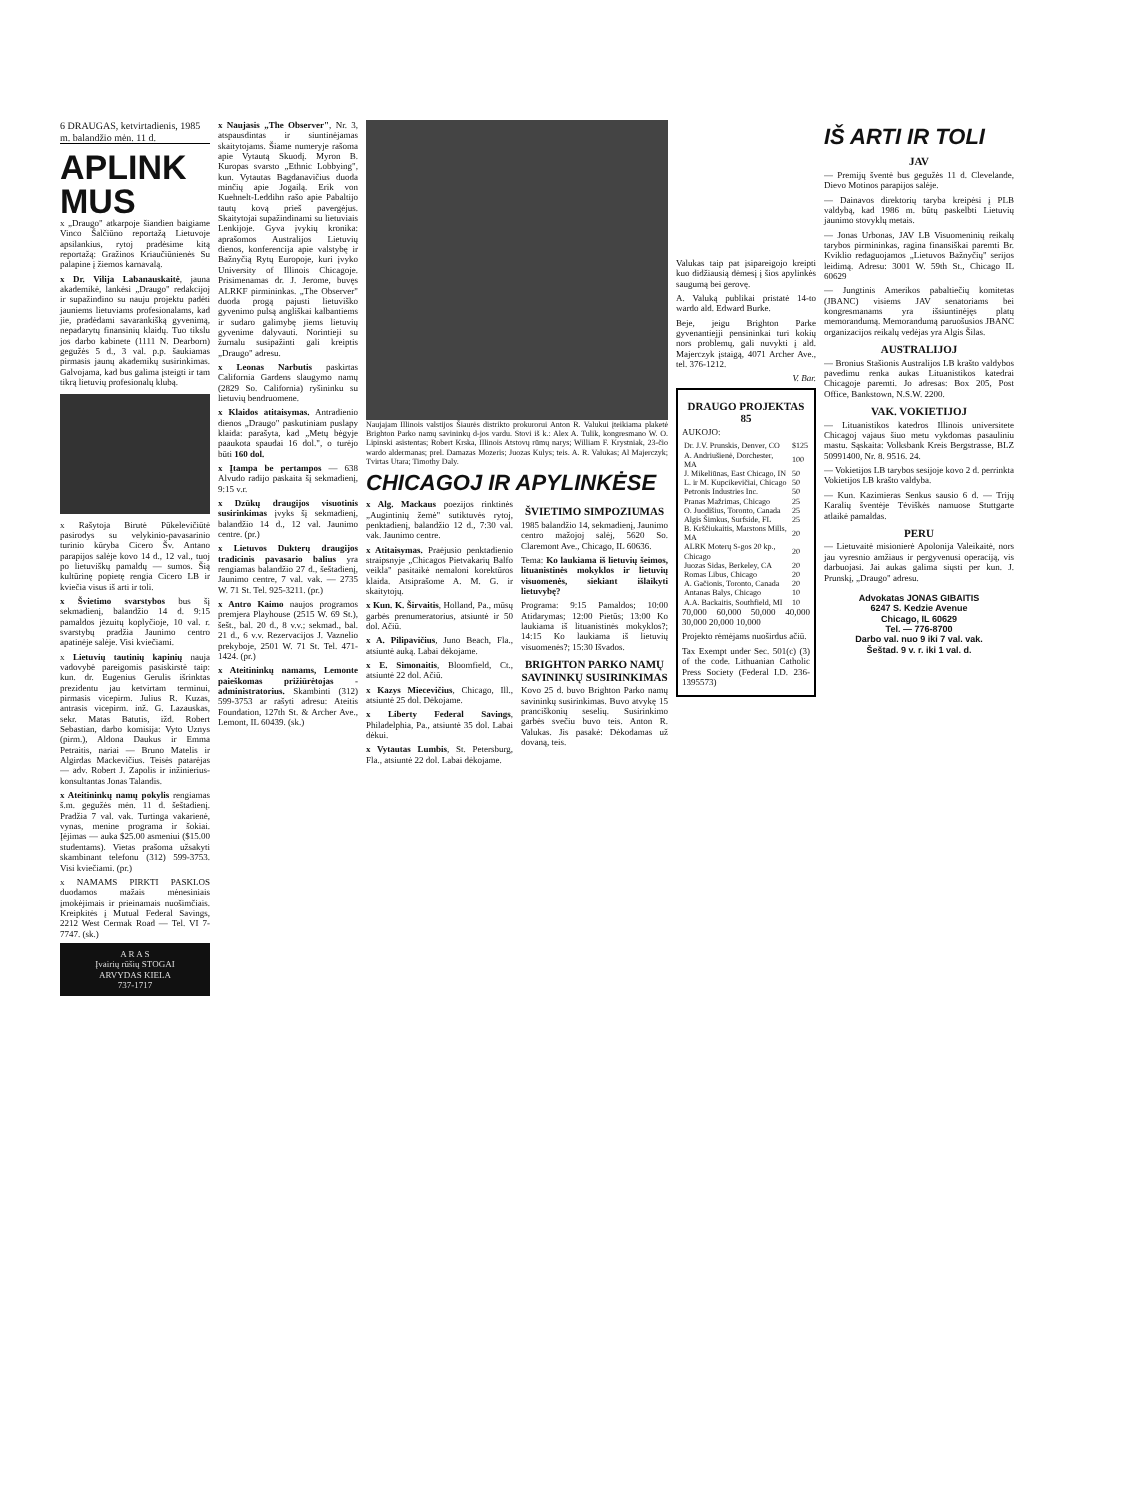6 DRAUGAS, ketvirtadienis, 1985 m. balandžio mėn. 11 d.
APLINK MUS
x „Draugo" atkarpoje šiandien baigiame Vinco Šalčiūno reportažą Lietuvoje apsilankius, rytoj pradėsime kitą reportažą: Gražinos Kriaučiūnienės Su palapine į žiemos karnavalą.
x Dr. Vilija Labanauskaitė, jauna akademikė, lankėsi „Draugo" redakcijoj ir supažindino su nauju projektu padėti jauniems lietuviams profesionalams, kad jie, pradėdami savarankišką gyvenimą, nepadarytų finansinių klaidų. Tuo tikslu jos darbo kabinete (1111 N. Dearborn) gegužės 5 d., 3 val. p.p. šaukiamas pirmasis jaunų akademikų susirinkimas. Galvojama, kad bus galima įsteigti ir tam tikrą lietuvių profesionalų klubą.
x Rašytoja Birutė Pūkelevičiūtė pasirodys su velykinio-pavasarinio turinio kūryba Cicero Šv. Antano parapijos salėje kovo 14 d., 12 val., tuoj po lietuviškų pamaldų — sumos. Šią kultūrinę popietę rengia Cicero LB ir kviečia visus iš arti ir toli.
x Švietimo svarstybos bus šį sekmadienį, balandžio 14 d. 9:15 pamaldos jėzuitų koplyčioje, 10 val. r. svarstybų pradžia Jaunimo centro apatinėje salėje. Visi kviečiami.
x Lietuvių tautinių kapinių nauja vadovybė pareigomis pasiskirstė taip: kun. dr. Eugenius Gerulis išrinktas prezidentu jau ketvirtam terminui, pirmasis vicepirm. Julius R. Kuzas, antrasis vicepirm. inž. G. Lazauskas, sekr. Matas Batutis, ižd. Robert Sebastian, darbo komisija: Vyto Uznys (pirm.), Aldona Daukus ir Emma Petraitis, nariai — Bruno Matelis ir Algirdas Mackevičius. Teisės patarėjas — adv. Robert J. Zapolis ir inžinierius-konsultantas Jonas Talandis.
x Ateitininkų namų pokylis rengiamas š.m. gegužės mėn. 11 d. šeštadienį. Pradžia 7 val. vak. Turtinga vakarienė, vynas, menine programa ir šokiai. Įėjimas — auka $25.00 asmeniui ($15.00 studentams). Vietas prašoma užsakyti skambinant telefonu (312) 599-3753. Visi kviečiami. (pr.)
x NAMAMS PIRKTI PASKLOS duodamos mažais mėnesiniais įmokėjimais ir prieinamais nuošimčiais. Kreipkitės į Mutual Federal Savings, 2212 West Cermak Road — Tel. VI 7-7747. (sk.)
A R A S
Įvairių rūšių STOGAI
ARVYDAS KIELA
737-1717
x Naujasis „The Observer", Nr. 3, atspausdintas ir siuntinėjamas skaitytojams. Šiame numeryje rašoma apie Vytautą Skuodį. Myron B. Kuropas svarsto „Ethnic Lobbying", kun. Vytautas Bagdanavičius duoda minčių apie Jogailą. Erik von Kuehnelt-Leddihn rašo apie Pabaltijo tautų kovą prieš pavergėjus. Skaitytojai supažindinami su lietuviais Lenkijoje. Gyva įvykių kronika: aprašomos Australijos Lietuvių dienos, konferencija apie valstybę ir Bažnyčią Rytų Europoje, kuri įvyko University of Illinois Chicagoje. Prisimenamas dr. J. Jerome, buvęs ALRKF pirmininkas. „The Observer" duoda progą pajusti lietuviško gyvenimo pulsą angliškai kalbantiems ir sudaro galimybę jiems lietuvių gyvenime dalyvauti. Norintieji su žurnalu susipažinti gali kreiptis „Draugo" adresu.
x Leonas Narbutis paskirtas California Gardens slaugymo namų (2829 So. California) ryšininku su lietuvių bendruomene.
x Klaidos atitaisymas. Antradienio dienos „Draugo" paskutiniam puslapy klaida: parašyta, kad „Metų bėgyje paaukota spaudai 16 dol.", o turėjo būti 160 dol.
x Įtampa be pertampos — 638 Alvudo radijo paskaita šį sekmadienį, 9:15 v.r.
x Dzūkų draugijos visuotinis susirinkimas įvyks šį sekmadienį, balandžio 14 d., 12 val. Jaunimo centre. (pr.)
x Lietuvos Dukterų draugijos tradicinis pavasario balius yra rengiamas balandžio 27 d., šeštadienį, Jaunimo centre, 7 val. vak. — 2735 W. 71 St. Tel. 925-3211. (pr.)
x Antro Kaimo naujos programos premjera Playhouse (2515 W. 69 St.), šešt., bal. 20 d., 8 v.v.; sekmad., bal. 21 d., 6 v.v. Rezervacijos J. Vaznelio prekyboje, 2501 W. 71 St. Tel. 471-1424. (pr.)
x Ateitininkų namams, Lemonte paieškomas prižiūrėtojas - administratorius. Skambinti (312) 599-3753 ar rašyti adresu: Ateitis Foundation, 127th St. & Archer Ave., Lemont, IL 60439. (sk.)
Naujajam Illinois valstijos Šiaurės distrikto prokurorui Anton R. Valukui įteikiama plaketė Brighton Parko namų savininkų d-jos vardu. Stovi iš k.: Alex A. Tulik, kongresmano W. O. Lipinski asistentas; Robert Krska, Illinois Atstovų rūmų narys; William F. Krystniak, 23-čio wardo aldermanas; prel. Damazas Mozeris; Juozas Kulys; teis. A. R. Valukas; Al Majerczyk; Tvirtas Utara; Timothy Daly.
CHICAGOJ IR APYLINKĖSE
x Alg. Mackaus poezijos rinktinės „Augintinių žemė" sutiktuvės rytoj, penktadienį, balandžio 12 d., 7:30 val. vak. Jaunimo centre.
x Atitaisymas. Praėjusio penktadienio straipsnyje „Chicagos Pietvakarių Balfo veikla" pasitaikė nemaloni korektūros klaida. Atsiprašome A. M. G. ir skaitytojų.
x Kun. K. Širvaitis, Holland, Pa., mūsų garbės prenumeratorius, atsiuntė ir 50 dol. Ačiū.
x A. Pilipavičius, Juno Beach, Fla., atsiuntė auką. Labai dėkojame.
x E. Simonaitis, Bloomfield, Ct., atsiuntė 22 dol. Ačiū.
x Kazys Miecevičius, Chicago, Ill., atsiuntė 25 dol. Dėkojame.
x Liberty Federal Savings, Philadelphia, Pa., atsiuntė 35 dol. Labai dėkui.
x Vytautas Lumbis, St. Petersburg, Fla., atsiuntė 22 dol. Labai dėkojame.
ŠVIETIMO SIMPOZIUMAS
1985 balandžio 14, sekmadienį, Jaunimo centro mažojoj salėj, 5620 So. Claremont Ave., Chicago, IL 60636.
Tema: Ko laukiama iš lietuvių šeimos, lituanistinės mokyklos ir lietuvių visuomenės, siekiant išlaikyti lietuvybę?
Programa: 9:15 Pamaldos; 10:00 Atidarymas; 12:00 Pietūs; 13:00 Ko laukiama iš lituanistinės mokyklos?; 14:15 Ko laukiama iš lietuvių visuomenės?; 15:30 Išvados.
BRIGHTON PARKO NAMŲ SAVININKŲ SUSIRINKIMAS
Kovo 25 d. buvo Brighton Parko namų savininkų susirinkimas. Buvo atvykę 15 pranciškonių seselių. Susirinkimo garbės svečiu buvo teis. Anton R. Valukas. Jis pasakė: Dėkodamas už dovaną, teis.
Valukas taip pat įsipareigojo kreipti kuo didžiausią dėmesį į šios apylinkės saugumą bei gerovę.
A. Valuką publikai pristatė 14-to wardo ald. Edward Burke.
Beje, jeigu Brighton Parke gyvenantiejji pensininkai turi kokių nors problemų, gali nuvykti į ald. Majerczyk įstaigą, 4071 Archer Ave., tel. 376-1212.
V. Bar.
DRAUGO PROJEKTAS 85
AUKOJO:
| Dr. J.V. Prunskis, Denver, CO | $125 |
| A. Andriušienė, Dorchester, MA | 100 |
| J. Mikeliūnas, East Chicago, IN | 50 |
| L. ir M. Kupcikevičiai, Chicago | 50 |
| Petronis Industries Inc. | 50 |
| Pranas Mažrimas, Chicago | 25 |
| O. Juodišius, Toronto, Canada | 25 |
| Algis Šimkus, Surfside, FL | 25 |
| B. Krščiukaitis, Marstons Mills, MA | 20 |
| ALRK Moterų S-gos 20 kp., Chicago | 20 |
| Juozas Sidas, Berkeley, CA | 20 |
| Romas Libus, Chicago | 20 |
| A. Gačionis, Toronto, Canada | 20 |
| Antanas Balys, Chicago | 10 |
| A.A. Backaitis, Southfield, MI | 10 |
70,000 60,000 50,000 40,000 30,000 20,000 10,000
Projekto rėmėjams nuoširdus ačiū.
Tax Exempt under Sec. 501(c) (3) of the code. Lithuanian Catholic Press Society (Federal I.D. 236-1395573)
IŠ ARTI IR TOLI
JAV
— Premijų šventė bus gegužės 11 d. Clevelande, Dievo Motinos parapijos salėje.
— Dainavos direktorių taryba kreipėsi į PLB valdybą, kad 1986 m. būtų paskelbti Lietuvių jaunimo stovyklų metais.
— Jonas Urbonas, JAV LB Visuomeninių reikalų tarybos pirmininkas, ragina finansiškai paremti Br. Kviklio redaguojamos „Lietuvos Bažnyčių" serijos leidimą. Adresu: 3001 W. 59th St., Chicago IL 60629
— Jungtinis Amerikos pabaltiečių komitetas (JBANC) visiems JAV senatoriams bei kongresmanams yra išsiuntinėjęs platų memorandumą. Memorandumą paruošusios JBANC organizacijos reikalų vedėjas yra Algis Šilas.
AUSTRALIJOJ
— Bronius Stašionis Australijos LB krašto valdybos pavedimu renka aukas Lituanistikos katedrai Chicagoje paremti. Jo adresas: Box 205, Post Office, Bankstown, N.S.W. 2200.
VAK. VOKIETIJOJ
— Lituanistikos katedros Illinois universitete Chicagoj vajaus šiuo metu vykdomas pasauliniu mastu. Sąskaita: Volksbank Kreis Bergstrasse, BLZ 50991400, Nr. 8. 9516. 24.
— Vokietijos LB tarybos sesijoje kovo 2 d. perrinkta Vokietijos LB krašto valdyba.
— Kun. Kazimieras Senkus sausio 6 d. — Trijų Karalių šventėje Tėviškės namuose Stuttgarte atlaikė pamaldas.
PERU
— Lietuvaitė misionierė Apolonija Valeikaitė, nors jau vyresnio amžiaus ir pergyvenusi operaciją, vis darbuojasi. Jai aukas galima siųsti per kun. J. Prunskį, „Draugo" adresu.
Advokatas JONAS GIBAITIS
6247 S. Kedzie Avenue
Chicago, IL 60629
Tel. — 776-8700
Darbo val. nuo 9 iki 7 val. vak.
Šeštad. 9 v. r. iki 1 val. d.